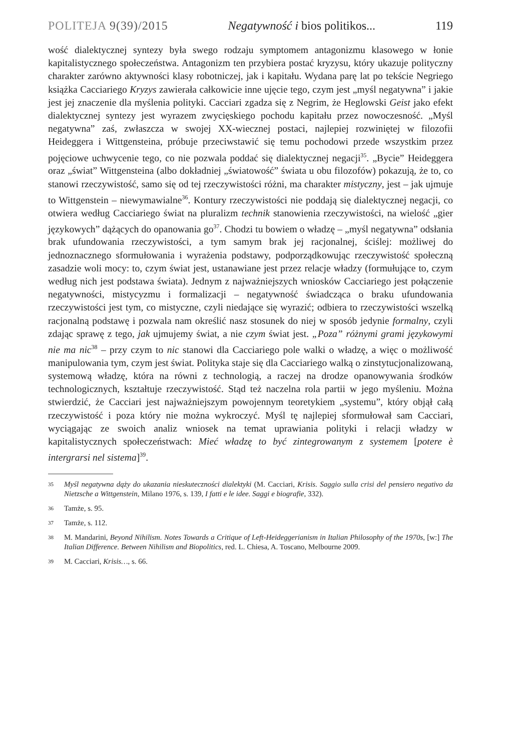POLITEJA 9(39)/2015 Negatywność i bios politikos... 119
wość dialektycznej syntezy była swego rodzaju symptomem antagonizmu klasowego w łonie kapitalistycznego społeczeństwa. Antagonizm ten przybiera postać kryzysu, który ukazuje polityczny charakter zarówno aktywności klasy robotniczej, jak i kapitału. Wydana parę lat po tekście Negriego książka Cacciariego Kryzys zawierała całkowicie inne ujęcie tego, czym jest „myśl negatywna” i jakie jest jej znaczenie dla myślenia polityki. Cacciari zgadza się z Negrim, że Heglowski Geist jako efekt dialektycznej syntezy jest wyrazem zwycięskiego pochodu kapitału przez nowoczesność. „Myśl negatywna” zaś, zwłaszcza w swojej XX-wiecznej postaci, najlepiej rozwiniętej w filozofii Heideggera i Wittgensteina, próbuje przeciwstawić się temu pochodowi przede wszystkim przez pojęciowe uchwycenie tego, co nie pozwala poddać się dialektycznej negacji<sup>35</sup>. „Bycie” Heideggera oraz „świat” Wittgensteina (albo dokładniej „światowość” świata u obu filozofów) pokazują, że to, co stanowi rzeczywistość, samo się od tej rzeczywistości różni, ma charakter mistyczny, jest – jak ujmuje to Wittgenstein – niewymawialne<sup>36</sup>. Kontury rzeczywistości nie poddają się dialektycznej negacji, co otwiera według Cacciariego świat na pluralizm technik stanowienia rzeczywistości, na wielość „gier językowych” dążących do opanowania go<sup>37</sup>. Chodzi tu bowiem o władzę – „myśl negatywna” odsłania brak ufundowania rzeczywistości, a tym samym brak jej racjonalnej, ściślej: możliwej do jednoznacznego sformułowania i wyrażenia podstawy, podporządkowując rzeczywistość społeczną zasadzie woli mocy: to, czym świat jest, ustanawiane jest przez relacje władzy (formułujące to, czym według nich jest podstawa świata). Jednym z najważniejszych wniosków Cacciariego jest połączenie negatywności, mistycyzmu i formalizacji – negatywność świadcząca o braku ufundowania rzeczywistości jest tym, co mistyczne, czyli niedające się wyrazić; odbiera to rzeczywistości wszelką racjonalną podstawę i pozwala nam określić nasz stosunek do niej w sposób jedynie formalny, czyli zdając sprawę z tego, jak ujmujemy świat, a nie czym świat jest. „Poza” różnymi grami językowymi nie ma nic<sup>38</sup> – przy czym to nic stanowi dla Cacciariego pole walki o władzę, a więc o możliwość manipulowania tym, czym jest świat. Polityka staje się dla Cacciariego walką o zinstytucjonalizowaną, systemową władzę, która na równi z technologią, a raczej na drodze opanowywania środków technologicznych, kształtuje rzeczywistość. Stąd też naczelna rola partii w jego myśleniu. Można stwierdzić, że Cacciari jest najważniejszym powojennym teoretykiem „systemu”, który objął całą rzeczywistość i poza który nie można wykroczyć. Myśl tę najlepiej sformułował sam Cacciari, wyciągając ze swoich analiz wniosek na temat uprawiania polityki i relacji władzy w kapitalistycznych społeczeństwach: Mieć władzę to być zintegrowanym z systemem [potere è intergrarsi nel sistema]<sup>39</sup>.
35 Myśl negatywna dąży do ukazania nieskuteczności dialektyki (M. Cacciari, Krisis. Saggio sulla crisi del pensiero negativo da Nietzsche a Wittgenstein, Milano 1976, s. 139, I fatti e le idee. Saggi e biografie, 332).
36 Tamże, s. 95.
37 Tamże, s. 112.
38 M. Mandarini, Beyond Nihilism. Notes Towards a Critique of Left-Heideggerianism in Italian Philosophy of the 1970s, [w:] The Italian Difference. Between Nihilism and Biopolitics, red. L. Chiesa, A. Toscano, Melbourne 2009.
39 M. Cacciari, Krisis…, s. 66.